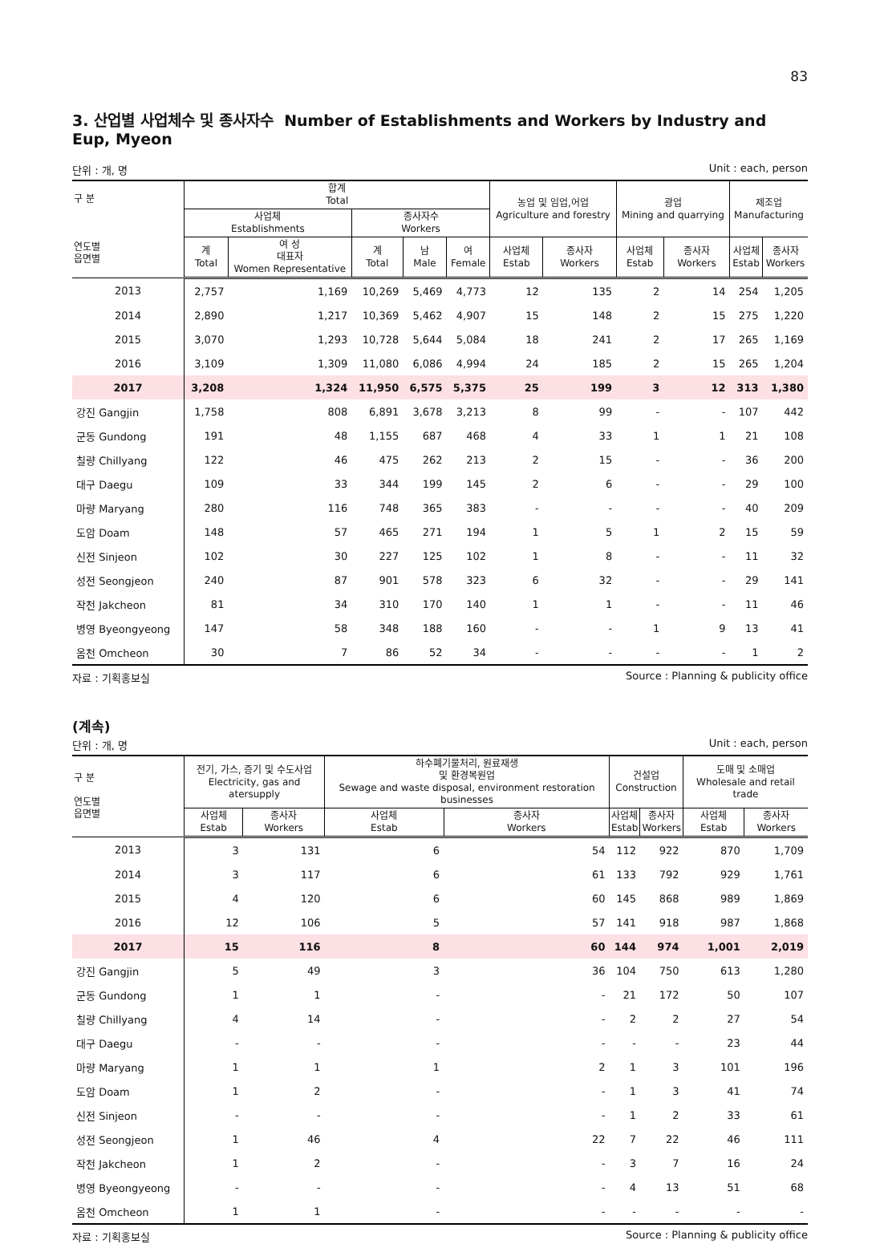83
3. 산업별 사업체수 및 종사자수 Number of Establishments and Workers by Industry and Eup, Myeon
단위 : 개, 명 Unit : each, person
| 구 분 연도별 읍면별 | 합계 Total | | | | | 농업 및 임업,어업 Agriculture and forestry | | 광업 Mining and quarrying | | 제조업 Manufacturing | |
| --- | --- | --- | --- | --- | --- | --- | --- | --- | --- | --- | --- |
| | 사업체 Establishments | | 종사자수 Workers | | | | | | | | |
| | 계 Total | 여 성 대표자 Women Representative | 계 Total | 남 Male | 여 Female | 사업체 Estab | 종사자 Workers | 사업체 Estab | 종사자 Workers | 사업체 Estab | 종사자 Workers |
| 2013 | 2,757 | 1,169 | 10,269 | 5,469 | 4,773 | 12 | 135 | 2 | 14 | 254 | 1,205 |
| 2014 | 2,890 | 1,217 | 10,369 | 5,462 | 4,907 | 15 | 148 | 2 | 15 | 275 | 1,220 |
| 2015 | 3,070 | 1,293 | 10,728 | 5,644 | 5,084 | 18 | 241 | 2 | 17 | 265 | 1,169 |
| 2016 | 3,109 | 1,309 | 11,080 | 6,086 | 4,994 | 24 | 185 | 2 | 15 | 265 | 1,204 |
| 2017 | 3,208 | 1,324 | 11,950 | 6,575 | 5,375 | 25 | 199 | 3 | 12 | 313 | 1,380 |
| 강진 Gangjin | 1,758 | 808 | 6,891 | 3,678 | 3,213 | 8 | 99 | - | - | 107 | 442 |
| 군동 Gundong | 191 | 48 | 1,155 | 687 | 468 | 4 | 33 | 1 | 1 | 21 | 108 |
| 칠량 Chillyang | 122 | 46 | 475 | 262 | 213 | 2 | 15 | - | - | 36 | 200 |
| 대구 Daegu | 109 | 33 | 344 | 199 | 145 | 2 | 6 | - | - | 29 | 100 |
| 마량 Maryang | 280 | 116 | 748 | 365 | 383 | - | - | - | - | 40 | 209 |
| 도암 Doam | 148 | 57 | 465 | 271 | 194 | 1 | 5 | 1 | 2 | 15 | 59 |
| 신전 Sinjeon | 102 | 30 | 227 | 125 | 102 | 1 | 8 | - | - | 11 | 32 |
| 성전 Seongjeon | 240 | 87 | 901 | 578 | 323 | 6 | 32 | - | - | 29 | 141 |
| 작천 Jakcheon | 81 | 34 | 310 | 170 | 140 | 1 | 1 | - | - | 11 | 46 |
| 병영 Byeongyeong | 147 | 58 | 348 | 188 | 160 | - | - | 1 | 9 | 13 | 41 |
| 옴천 Omcheon | 30 | 7 | 86 | 52 | 34 | - | - | - | - | 1 | 2 |
자료 : 기획홍보실 Source : Planning & publicity office
(계속)
단위 : 개, 명 Unit : each, person
| 구 분 연도별 읍면별 | 전기, 가스, 증기 및 수도사업 Electricity, gas and atersupply | | 하수폐기물처리, 원료재생 및 환경복원업 Sewage and waste disposal, environment restoration businesses | | 건설업 Construction | | 도매 및 소매업 Wholesale and retail trade | |
| --- | --- | --- | --- | --- | --- | --- | --- | --- |
| | 사업체 Estab | 종사자 Workers | 사업체 Estab | 종사자 Workers | 사업체 Estab | 종사자 Workers | 사업체 Estab | 종사자 Workers |
| 2013 | 3 | 131 | 6 | 54 | 112 | 922 | 870 | 1,709 |
| 2014 | 3 | 117 | 6 | 61 | 133 | 792 | 929 | 1,761 |
| 2015 | 4 | 120 | 6 | 60 | 145 | 868 | 989 | 1,869 |
| 2016 | 12 | 106 | 5 | 57 | 141 | 918 | 987 | 1,868 |
| 2017 | 15 | 116 | 8 | 60 | 144 | 974 | 1,001 | 2,019 |
| 강진 Gangjin | 5 | 49 | 3 | 36 | 104 | 750 | 613 | 1,280 |
| 군동 Gundong | 1 | 1 | - | - | 21 | 172 | 50 | 107 |
| 칠량 Chillyang | 4 | 14 | - | - | 2 | 2 | 27 | 54 |
| 대구 Daegu | - | - | - | - | - | - | 23 | 44 |
| 마량 Maryang | 1 | 1 | 1 | 2 | 1 | 3 | 101 | 196 |
| 도암 Doam | 1 | 2 | - | - | 1 | 3 | 41 | 74 |
| 신전 Sinjeon | - | - | - | - | 1 | 2 | 33 | 61 |
| 성전 Seongjeon | 1 | 46 | 4 | 22 | 7 | 22 | 46 | 111 |
| 작천 Jakcheon | 1 | 2 | - | - | 3 | 7 | 16 | 24 |
| 병영 Byeongyeong | - | - | - | - | 4 | 13 | 51 | 68 |
| 옴천 Omcheon | 1 | 1 | - | - | - | - | - | - |
자료 : 기획홍보실 Source : Planning & publicity office